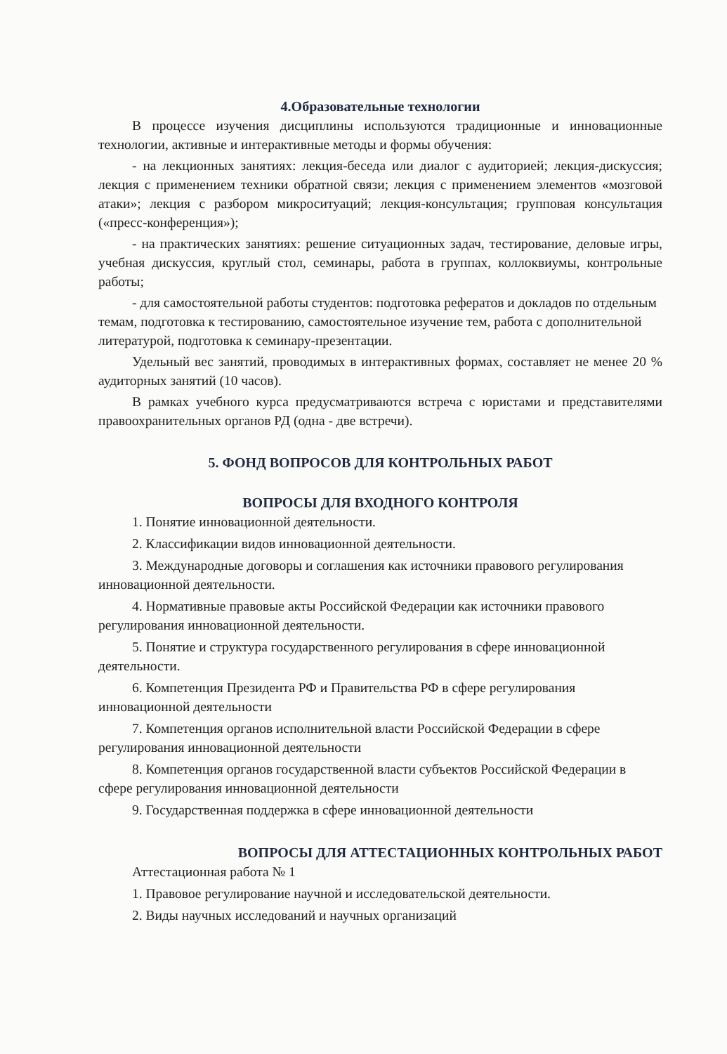4.Образовательные технологии
В процессе изучения дисциплины используются традиционные и инновационные технологии, активные и интерактивные методы и формы обучения:
- на лекционных занятиях: лекция-беседа или диалог с аудиторией; лекция-дискуссия; лекция с применением техники обратной связи; лекция с применением элементов «мозговой атаки»; лекция с разбором микроситуаций; лекция-консультация; групповая консультация («пресс-конференция»);
- на практических занятиях: решение ситуационных задач, тестирование, деловые игры, учебная дискуссия, круглый стол, семинары, работа в группах, коллоквиумы, контрольные работы;
- для самостоятельной работы студентов: подготовка рефератов и докладов по отдельным темам, подготовка к тестированию, самостоятельное изучение тем, работа с дополнительной литературой, подготовка к семинару-презентации.
Удельный вес занятий, проводимых в интерактивных формах, составляет не менее 20 % аудиторных занятий (10 часов).
В рамках учебного курса предусматриваются встреча с юристами и представителями правоохранительных органов РД (одна - две встречи).
5. ФОНД ВОПРОСОВ ДЛЯ КОНТРОЛЬНЫХ РАБОТ
ВОПРОСЫ ДЛЯ ВХОДНОГО КОНТРОЛЯ
1. Понятие инновационной деятельности.
2. Классификации видов инновационной деятельности.
3. Международные договоры и соглашения как источники правового регулирования инновационной деятельности.
4. Нормативные правовые акты Российской Федерации как источники правового регулирования инновационной деятельности.
5. Понятие и структура государственного регулирования в сфере инновационной деятельности.
6. Компетенция Президента РФ и Правительства РФ в сфере регулирования инновационной деятельности
7. Компетенция органов исполнительной власти Российской Федерации в сфере регулирования инновационной деятельности
8. Компетенция органов государственной власти субъектов Российской Федерации в сфере регулирования инновационной деятельности
9. Государственная поддержка в сфере инновационной деятельности
ВОПРОСЫ ДЛЯ АТТЕСТАЦИОННЫХ КОНТРОЛЬНЫХ РАБОТ
Аттестационная работа № 1
1. Правовое регулирование научной и исследовательской деятельности.
2. Виды научных исследований и научных организаций